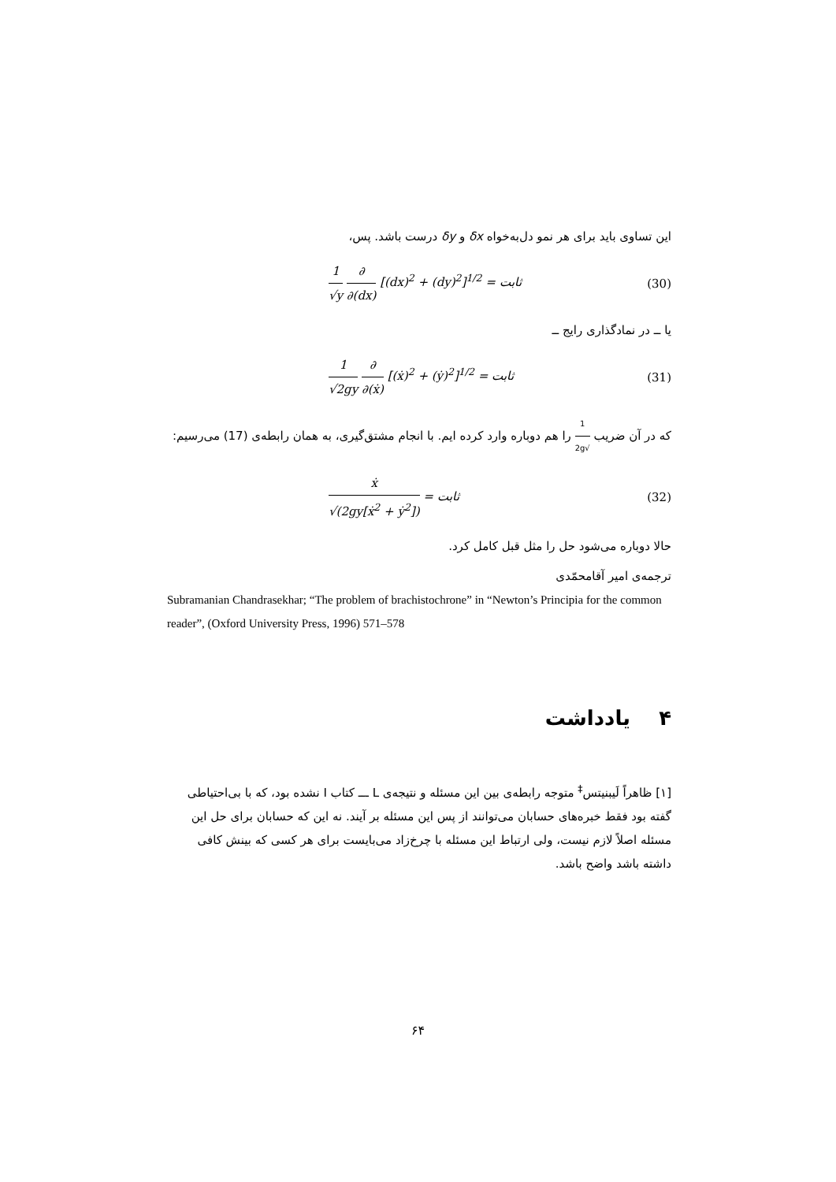این تساوی باید برای هر نمو دل‌به‌خواه δx و δy درست باشد. پس،
1 √y ∂ ∂(dx) [(dx)<sup>2</sup> + (dy)<sup>2</sup>]<sup>1/2</sup> = ثابت (30)
یا ــ در نمادگذاری رایج ــ
1 √2gy ∂ ∂(ẋ) [(ẋ)<sup>2</sup> + (ẏ)<sup>2</sup>]<sup>1/2</sup> = ثابت (31)
که در آن ضریب 1 √2g را هم دوباره وارد کرده ایم. با انجام مشتق‌گیری، به همان رابطه‌ی (17) می‌رسیم:
ẋ √(2gy[ẋ<sup>2</sup> + ẏ<sup>2</sup>]) = ثابت (32)
حالا دوباره می‌شود حل را مثل قبل کامل کرد.
ترجمه‌ی امیر آقامحمّدی
Subramanian Chandrasekhar; “The problem of brachistochrone” in “Newton’s Principia for the common reader”, (Oxford University Press, 1996) 571–578
۴ یادداشت
[۱] ظاهراً لَیبنیتس<sup>‡</sup> متوجه رابطه‌ی بین این مسئله و نتیجه‌ی L ـــ کتاب I نشده بود، که با بی‌احتیاطی گفته بود فقط خبره‌های حسابان می‌توانند از پس این مسئله بر آیند. نه این که حسابان برای حل این مسئله اصلاً لازم نیست، ولی ارتباط این مسئله با چرخ‌زاد می‌بایست برای هر کسی که بینش کافی داشته باشد واضح باشد.
۶۴